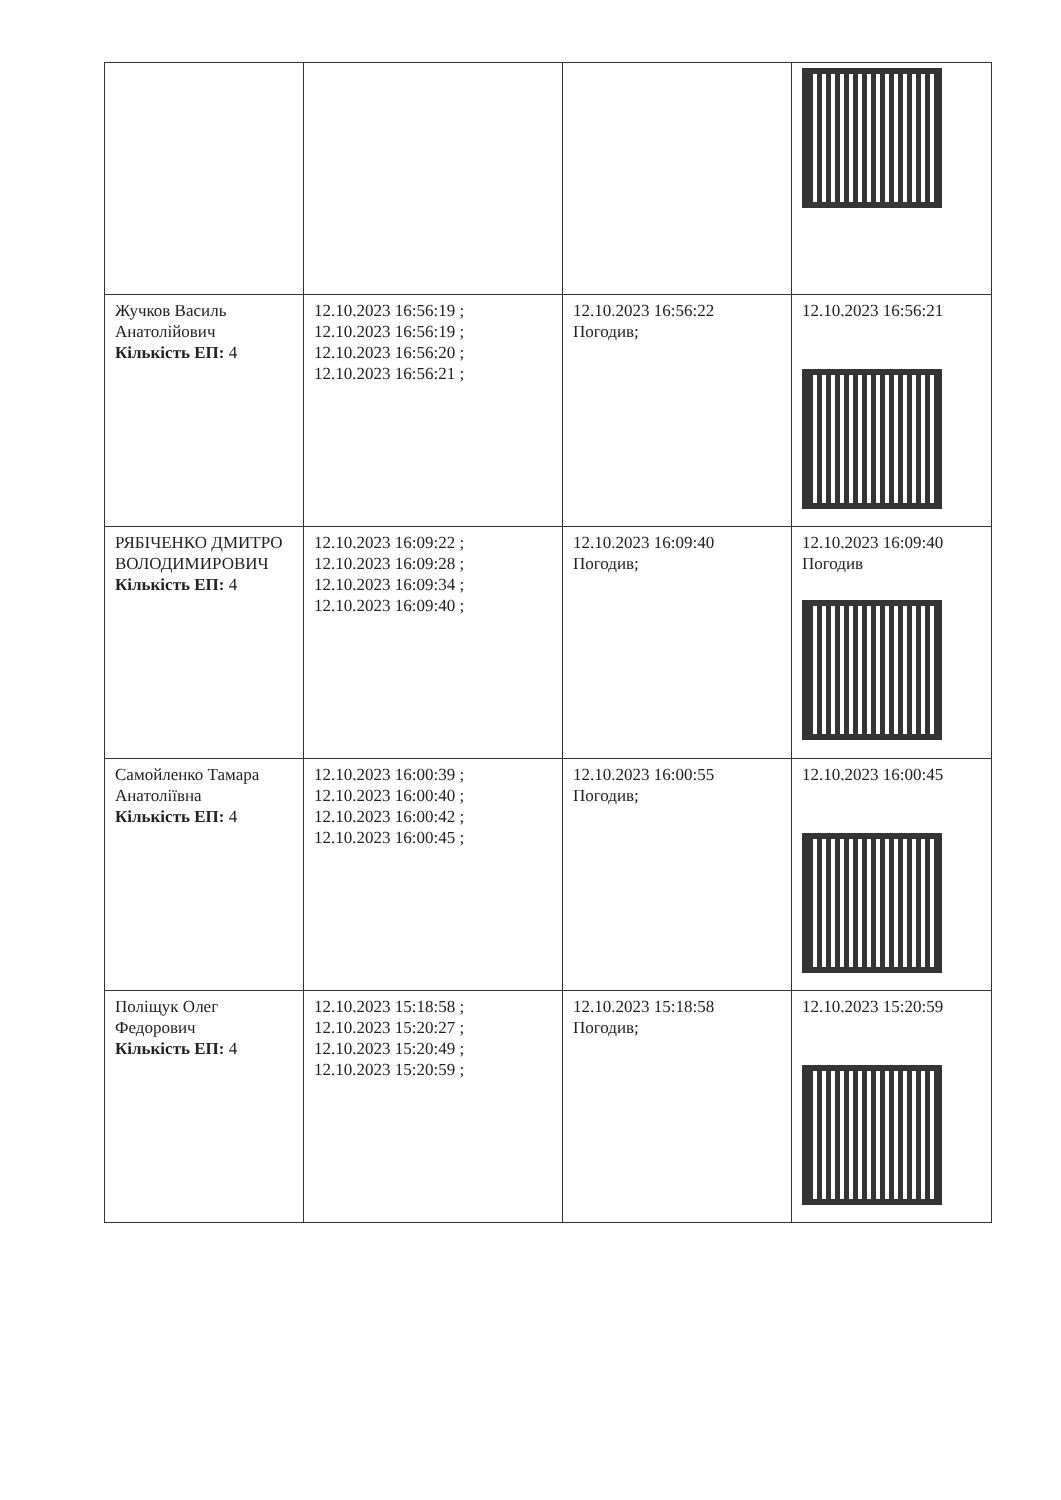| Жучков Василь Анатолійович Кількість ЕП: 4 | 12.10.2023 16:56:19 ; 12.10.2023 16:56:19 ; 12.10.2023 16:56:20 ; 12.10.2023 16:56:21 ; | 12.10.2023 16:56:22 Погодив; | 12.10.2023 16:56:21 |
| РЯБІЧЕНКО ДМИТРО ВОЛОДИМИРОВИЧ Кількість ЕП: 4 | 12.10.2023 16:09:22 ; 12.10.2023 16:09:28 ; 12.10.2023 16:09:34 ; 12.10.2023 16:09:40 ; | 12.10.2023 16:09:40 Погодив; | 12.10.2023 16:09:40 Погодив |
| Самойленко Тамара Анатоліївна Кількість ЕП: 4 | 12.10.2023 16:00:39 ; 12.10.2023 16:00:40 ; 12.10.2023 16:00:42 ; 12.10.2023 16:00:45 ; | 12.10.2023 16:00:55 Погодив; | 12.10.2023 16:00:45 |
| Поліщук Олег Федорович Кількість ЕП: 4 | 12.10.2023 15:18:58 ; 12.10.2023 15:20:27 ; 12.10.2023 15:20:49 ; 12.10.2023 15:20:59 ; | 12.10.2023 15:18:58 Погодив; | 12.10.2023 15:20:59 |